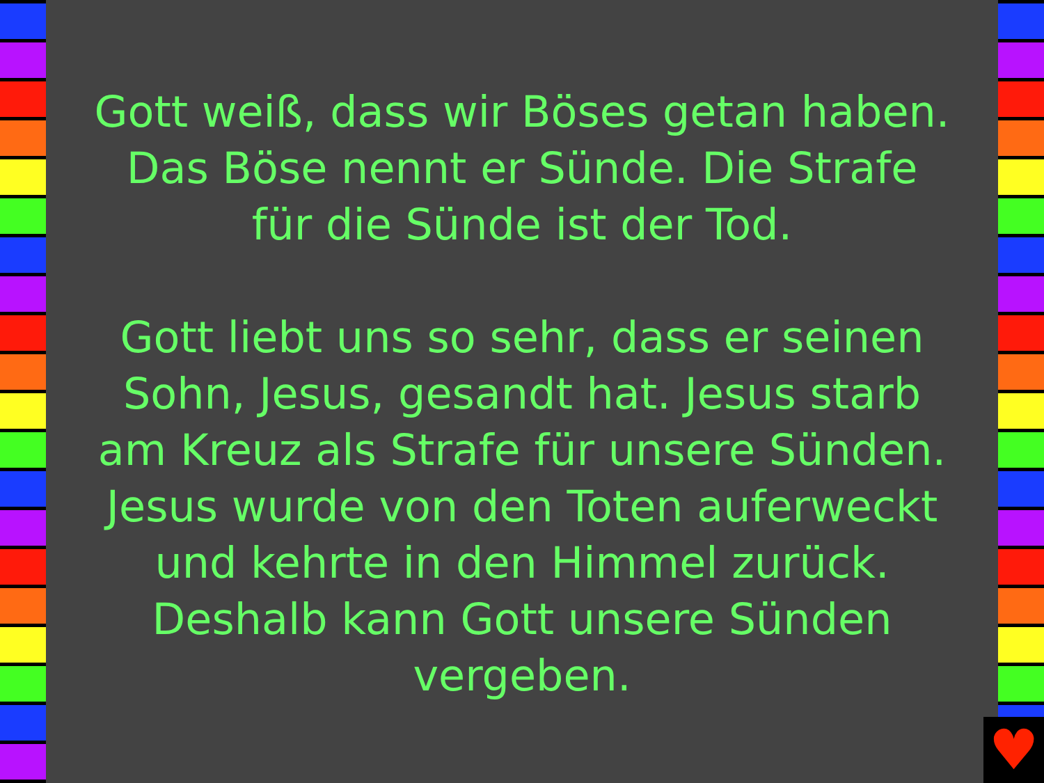Gott weiß, dass wir Böses getan haben. Das Böse nennt er Sünde. Die Strafe für die Sünde ist der Tod.
Gott liebt uns so sehr, dass er seinen Sohn, Jesus, gesandt hat. Jesus starb am Kreuz als Strafe für unsere Sünden. Jesus wurde von den Toten auferweckt und kehrte in den Himmel zurück. Deshalb kann Gott unsere Sünden vergeben.
♥